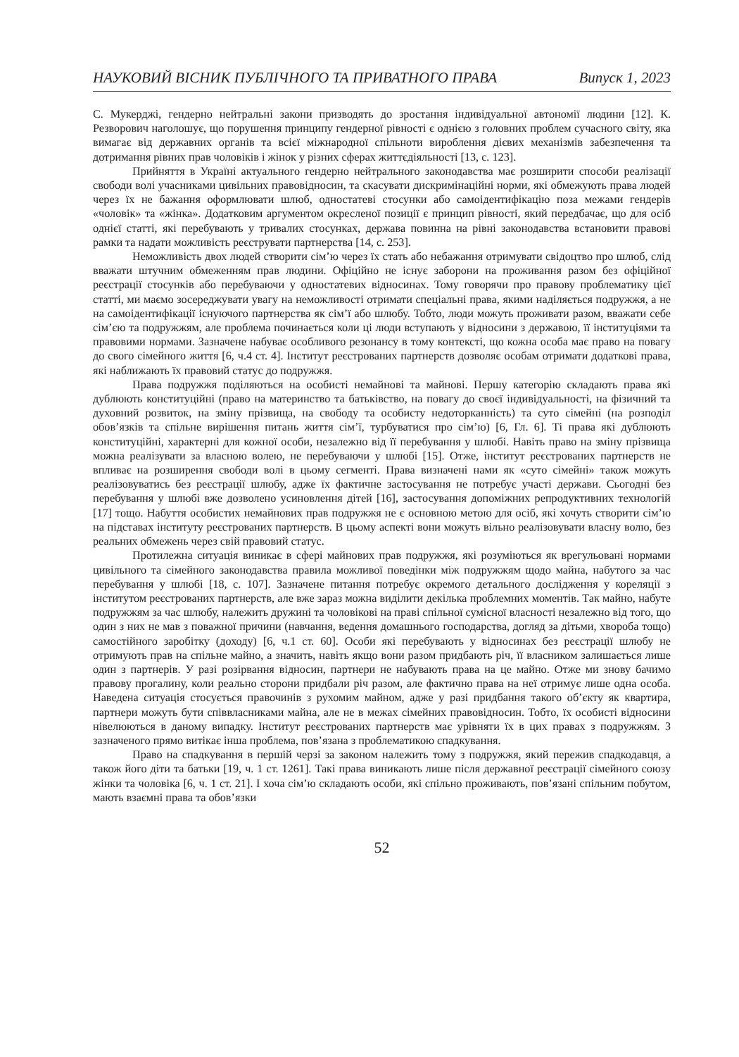НАУКОВИЙ ВІСНИК ПУБЛІЧНОГО ТА ПРИВАТНОГО ПРАВА Випуск 1, 2023
С. Мукерджі, гендерно нейтральні закони призводять до зростання індивідуальної автономії людини [12]. К. Резворович наголошує, що порушення принципу гендерної рівності є однією з головних проблем сучасного світу, яка вимагає від державних органів та всієї міжнародної спільноти вироблення дієвих механізмів забезпечення та дотримання рівних прав чоловіків і жінок у різних сферах життєдіяльності [13, с. 123].
Прийняття в Україні актуального гендерно нейтрального законодавства має розширити способи реалізації свободи волі учасниками цивільних правовідносин, та скасувати дискримінаційні норми, які обмежують права людей через їх не бажання оформлювати шлюб, одностатеві стосунки або самоідентифікацію поза межами гендерів «чоловік» та «жінка». Додатковим аргументом окресленої позиції є принцип рівності, який передбачає, що для осіб однієї статті, які перебувають у тривалих стосунках, держава повинна на рівні законодавства встановити правові рамки та надати можливість реєструвати партнерства [14, с. 253].
Неможливість двох людей створити сім’ю через їх стать або небажання отримувати свідоцтво про шлюб, слід вважати штучним обмеженням прав людини. Офіційно не існує заборони на проживання разом без офіційної реєстрації стосунків або перебуваючи у одностатевих відносинах. Тому говорячи про правову проблематику цієї статті, ми маємо зосереджувати увагу на неможливості отримати спеціальні права, якими наділяється подружжя, а не на самоідентифікації існуючого партнерства як сім’ї або шлюбу. Тобто, люди можуть проживати разом, вважати себе сім’єю та подружжям, але проблема починається коли ці люди вступають у відносини з державою, її інституціями та правовими нормами. Зазначене набуває особливого резонансу в тому контексті, що кожна особа має право на повагу до свого сімейного життя [6, ч.4 ст. 4]. Інститут реєстрованих партнерств дозволяє особам отримати додаткові права, які наближають їх правовий статус до подружжя.
Права подружжя поділяються на особисті немайнові та майнові. Першу категорію складають права які дублюють конституційні (право на материнство та батьківство, на повагу до своєї індивідуальності, на фізичний та духовний розвиток, на зміну прізвища, на свободу та особисту недоторканність) та суто сімейні (на розподіл обов’язків та спільне вирішення питань життя сім’ї, турбуватися про сім’ю) [6, Гл. 6]. Ті права які дублюють конституційні, характерні для кожної особи, незалежно від її перебування у шлюбі. Навіть право на зміну прізвища можна реалізувати за власною волею, не перебуваючи у шлюбі [15]. Отже, інститут реєстрованих партнерств не впливає на розширення свободи волі в цьому сегменті. Права визначені нами як «суто сімейні» також можуть реалізовуватись без реєстрації шлюбу, адже їх фактичне застосування не потребує участі держави. Сьогодні без перебування у шлюбі вже дозволено усиновлення дітей [16], застосування допоміжних репродуктивних технологій [17] тощо. Набуття особистих немайнових прав подружжя не є основною метою для осіб, які хочуть створити сім’ю на підставах інституту реєстрованих партнерств. В цьому аспекті вони можуть вільно реалізовувати власну волю, без реальних обмежень через свій правовий статус.
Протилежна ситуація виникає в сфері майнових прав подружжя, які розуміються як врегульовані нормами цивільного та сімейного законодавства правила можливої поведінки між подружжям щодо майна, набутого за час перебування у шлюбі [18, с. 107]. Зазначене питання потребує окремого детального дослідження у кореляції з інститутом реєстрованих партнерств, але вже зараз можна виділити декілька проблемних моментів. Так майно, набуте подружжям за час шлюбу, належить дружині та чоловікові на праві спільної сумісної власності незалежно від того, що один з них не мав з поважної причини (навчання, ведення домашнього господарства, догляд за дітьми, хвороба тощо) самостійного заробітку (доходу) [6, ч.1 ст. 60]. Особи які перебувають у відносинах без реєстрації шлюбу не отримують прав на спільне майно, а значить, навіть якщо вони разом придбають річ, її власником залишається лише один з партнерів. У разі розірвання відносин, партнери не набувають права на це майно. Отже ми знову бачимо правову прогалину, коли реально сторони придбали річ разом, але фактично права на неї отримує лише одна особа. Наведена ситуація стосується правочинів з рухомим майном, адже у разі придбання такого об’єкту як квартира, партнери можуть бути співвласниками майна, але не в межах сімейних правовідносин. Тобто, їх особисті відносини нівелюються в даному випадку. Інститут реєстрованих партнерств має урівняти їх в цих правах з подружжям. З зазначеного прямо витікає інша проблема, пов’язана з проблематикою спадкування.
Право на спадкування в першій черзі за законом належить тому з подружжя, який пережив спадкодавця, а також його діти та батьки [19, ч. 1 ст. 1261]. Такі права виникають лише після державної реєстрації сімейного союзу жінки та чоловіка [6, ч. 1 ст. 21]. І хоча сім’ю складають особи, які спільно проживають, пов’язані спільним побутом, мають взаємні права та обов’язки
52